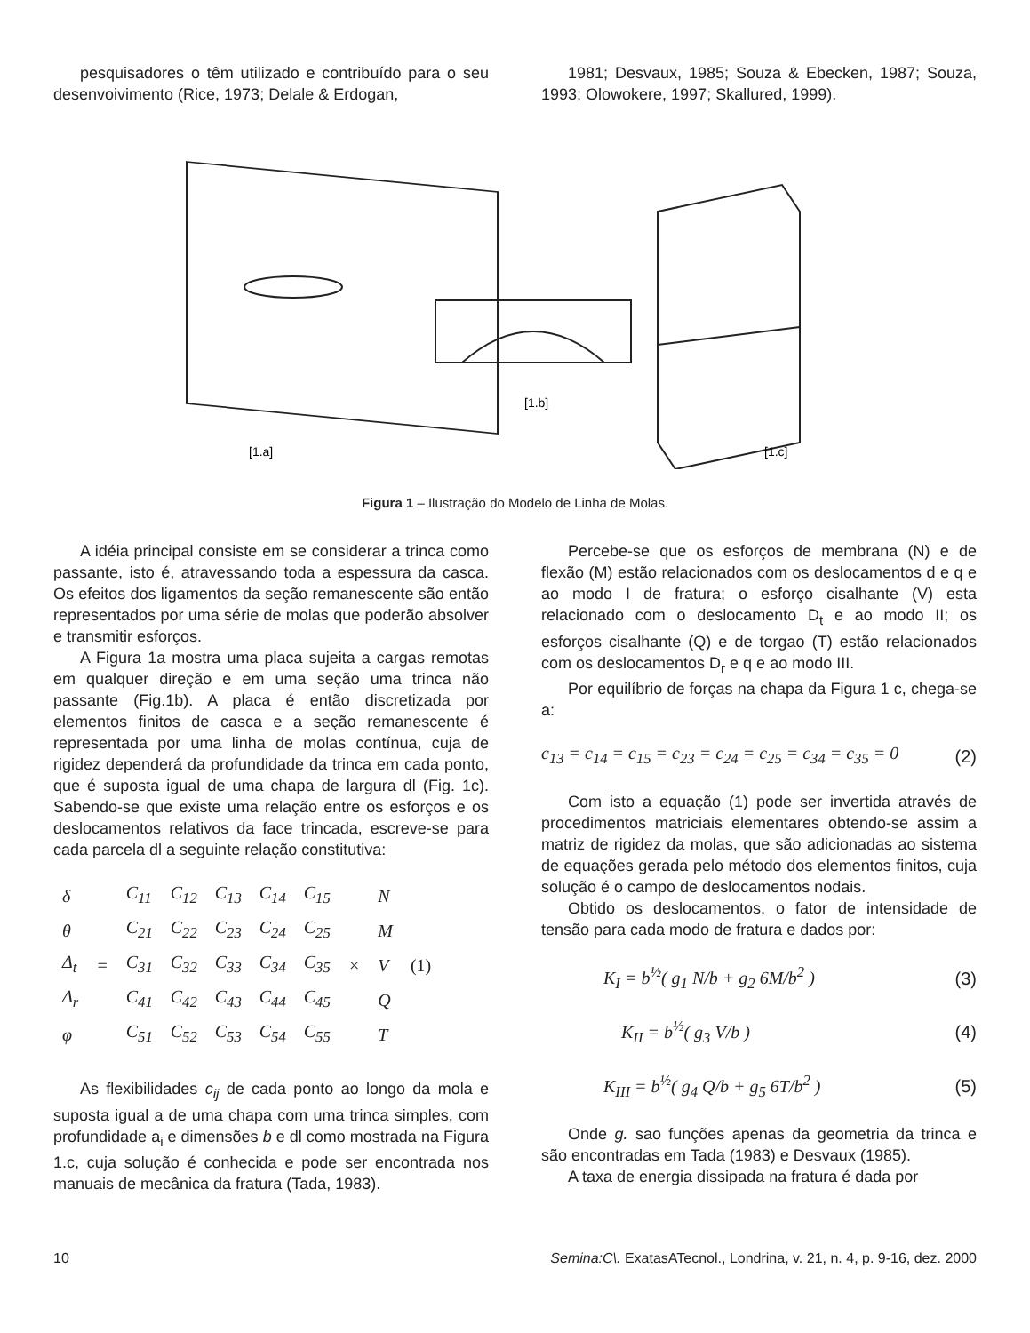pesquisadores o têm utilizado e contribuído para o seu desenvoivimento (Rice, 1973; Delale & Erdogan,
1981; Desvaux, 1985; Souza & Ebecken, 1987; Souza, 1993; Olowokere, 1997; Skallured, 1999).
[1.a]
[1.b]
[1.c]
Figura 1 – Ilustração do Modelo de Linha de Molas.
A idéia principal consiste em se considerar a trinca como passante, isto é, atravessando toda a espessura da casca. Os efeitos dos ligamentos da seção remanescente são então representados por uma série de molas que poderão absolver e transmitir esforços.
A Figura 1a mostra uma placa sujeita a cargas remotas em qualquer direção e em uma seção uma trinca não passante (Fig.1b). A placa é então discretizada por elementos finitos de casca e a seção remanescente é representada por uma linha de molas contínua, cuja de rigidez dependerá da profundidade da trinca em cada ponto, que é suposta igual de uma chapa de largura dl (Fig. 1c). Sabendo-se que existe uma relação entre os esforços e os deslocamentos relativos da face trincada, escreve-se para cada parcela dl a seguinte relação constitutiva:
| δ | = | C<sub>11</sub> | C<sub>12</sub> | C<sub>13</sub> | C<sub>14</sub> | C<sub>15</sub> | × | N | (1) |
| θ | | C<sub>21</sub> | C<sub>22</sub> | C<sub>23</sub> | C<sub>24</sub> | C<sub>25</sub> | | M | |
| Δ<sub>t</sub> | | C<sub>31</sub> | C<sub>32</sub> | C<sub>33</sub> | C<sub>34</sub> | C<sub>35</sub> | | V | |
| Δ<sub>r</sub> | | C<sub>41</sub> | C<sub>42</sub> | C<sub>43</sub> | C<sub>44</sub> | C<sub>45</sub> | | Q | |
| φ | | C<sub>51</sub> | C<sub>52</sub> | C<sub>53</sub> | C<sub>54</sub> | C<sub>55</sub> | | T | |
As flexibilidades c<sub>ij</sub> de cada ponto ao longo da mola e suposta igual a de uma chapa com uma trinca simples, com profundidade a<sub>i</sub> e dimensões b e dl como mostrada na Figura 1.c, cuja solução é conhecida e pode ser encontrada nos manuais de mecânica da fratura (Tada, 1983).
Percebe-se que os esforços de membrana (N) e de flexão (M) estão relacionados com os deslocamentos d e q e ao modo I de fratura; o esforço cisalhante (V) esta relacionado com o deslocamento D<sub>t</sub> e ao modo II; os esforços cisalhante (Q) e de torgao (T) estão relacionados com os deslocamentos D<sub>r</sub> e q e ao modo III.
Por equilíbrio de forças na chapa da Figura 1 c, chega-se a:
c<sub>13</sub> = c<sub>14</sub> = c<sub>15</sub> = c<sub>23</sub> = c<sub>24</sub> = c<sub>25</sub> = c<sub>34</sub> = c<sub>35</sub> = 0 (2)
Com isto a equação (1) pode ser invertida através de procedimentos matriciais elementares obtendo-se assim a matriz de rigidez da molas, que são adicionadas ao sistema de equações gerada pelo método dos elementos finitos, cuja solução é o campo de deslocamentos nodais.
Obtido os deslocamentos, o fator de intensidade de tensão para cada modo de fratura e dados por:
K<sub>I</sub> = b<sup>½</sup>( g<sub>1</sub> N/b + g<sub>2</sub> 6M/b<sup>2</sup> ) (3)
K<sub>II</sub> = b<sup>½</sup>( g<sub>3</sub> V/b ) (4)
K<sub>III</sub> = b<sup>½</sup>( g<sub>4</sub> Q/b + g<sub>5</sub> 6T/b<sup>2</sup> ) (5)
Onde g. sao funções apenas da geometria da trinca e são encontradas em Tada (1983) e Desvaux (1985).
A taxa de energia dissipada na fratura é dada por
10 Semina:C\. ExatasATecnol., Londrina, v. 21, n. 4, p. 9-16, dez. 2000